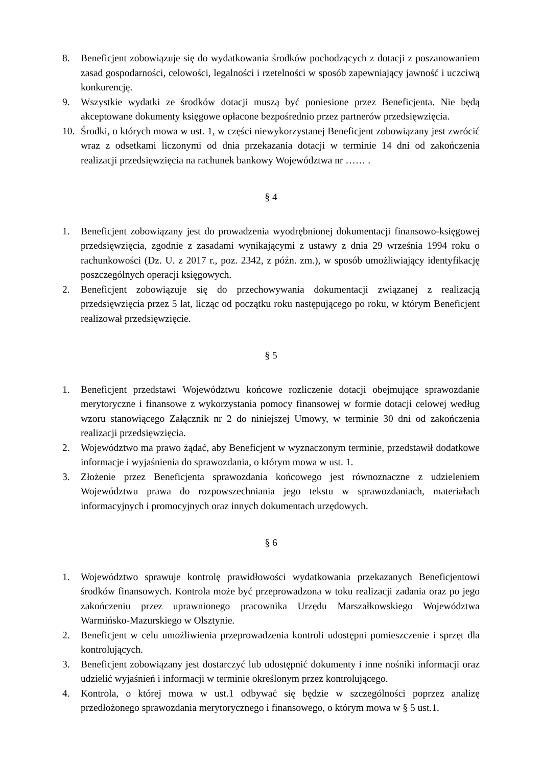8. Beneficjent zobowiązuje się do wydatkowania środków pochodzących z dotacji z poszanowaniem zasad gospodarności, celowości, legalności i rzetelności w sposób zapewniający jawność i uczciwą konkurencję.
9. Wszystkie wydatki ze środków dotacji muszą być poniesione przez Beneficjenta. Nie będą akceptowane dokumenty księgowe opłacone bezpośrednio przez partnerów przedsięwzięcia.
10. Środki, o których mowa w ust. 1, w części niewykorzystanej Beneficjent zobowiązany jest zwrócić wraz z odsetkami liczonymi od dnia przekazania dotacji w terminie 14 dni od zakończenia realizacji przedsięwzięcia na rachunek bankowy Województwa nr …… .
§ 4
1. Beneficjent zobowiązany jest do prowadzenia wyodrębnionej dokumentacji finansowo-księgowej przedsięwzięcia, zgodnie z zasadami wynikającymi z ustawy z dnia 29 września 1994 roku o rachunkowości (Dz. U. z 2017 r., poz. 2342, z późn. zm.), w sposób umożliwiający identyfikację poszczególnych operacji księgowych.
2. Beneficjent zobowiązuje się do przechowywania dokumentacji związanej z realizacją przedsięwzięcia przez 5 lat, licząc od początku roku następującego po roku, w którym Beneficjent realizował przedsięwzięcie.
§ 5
1. Beneficjent przedstawi Województwu końcowe rozliczenie dotacji obejmujące sprawozdanie merytoryczne i finansowe z wykorzystania pomocy finansowej w formie dotacji celowej według wzoru stanowiącego Załącznik nr 2 do niniejszej Umowy, w terminie 30 dni od zakończenia realizacji przedsięwzięcia.
2. Województwo ma prawo żądać, aby Beneficjent w wyznaczonym terminie, przedstawił dodatkowe informacje i wyjaśnienia do sprawozdania, o którym mowa w ust. 1.
3. Złożenie przez Beneficjenta sprawozdania końcowego jest równoznaczne z udzieleniem Województwu prawa do rozpowszechniania jego tekstu w sprawozdaniach, materiałach informacyjnych i promocyjnych oraz innych dokumentach urzędowych.
§ 6
1. Województwo sprawuje kontrolę prawidłowości wydatkowania przekazanych Beneficjentowi środków finansowych. Kontrola może być przeprowadzona w toku realizacji zadania oraz po jego zakończeniu przez uprawnionego pracownika Urzędu Marszałkowskiego Województwa Warmińsko-Mazurskiego w Olsztynie.
2. Beneficjent w celu umożliwienia przeprowadzenia kontroli udostępni pomieszczenie i sprzęt dla kontrolujących.
3. Beneficjent zobowiązany jest dostarczyć lub udostępnić dokumenty i inne nośniki informacji oraz udzielić wyjaśnień i informacji w terminie określonym przez kontrolującego.
4. Kontrola, o której mowa w ust.1 odbywać się będzie w szczególności poprzez analizę przedłożonego sprawozdania merytorycznego i finansowego, o którym mowa w § 5 ust.1.